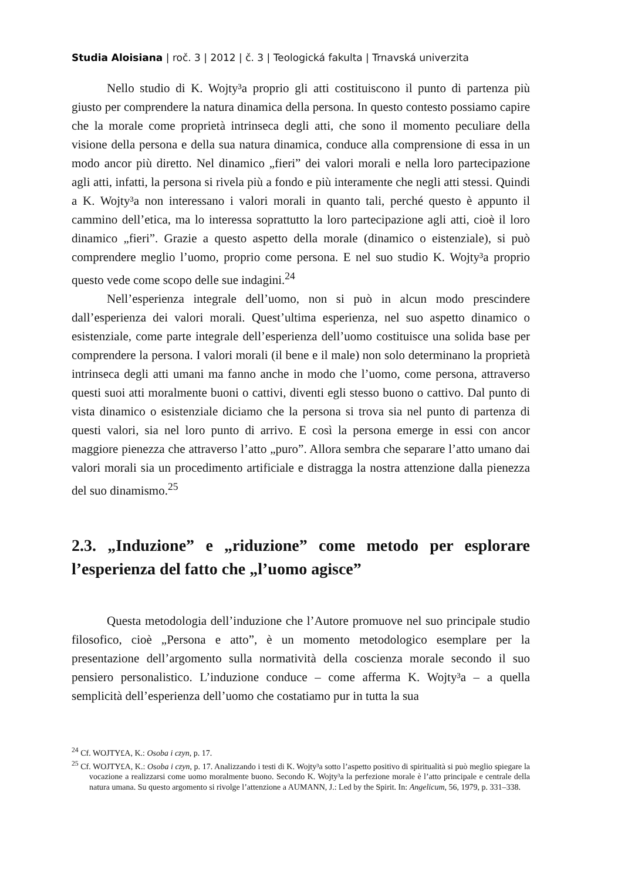Studia Aloisiana | roč. 3 | 2012 | č. 3 | Teologická fakulta | Trnavská univerzita
Nello studio di K. Wojty³a proprio gli atti costituiscono il punto di partenza più giusto per comprendere la natura dinamica della persona. In questo contesto possiamo capire che la morale come proprietà intrinseca degli atti, che sono il momento peculiare della visione della persona e della sua natura dinamica, conduce alla comprensione di essa in un modo ancor più diretto. Nel dinamico „fieri” dei valori morali e nella loro partecipazione agli atti, infatti, la persona si rivela più a fondo e più interamente che negli atti stessi. Quindi a K. Wojty³a non interessano i valori morali in quanto tali, perché questo è appunto il cammino dell’etica, ma lo interessa soprattutto la loro partecipazione agli atti, cioè il loro dinamico „fieri”. Grazie a questo aspetto della morale (dinamico o eistenziale), si può comprendere meglio l’uomo, proprio come persona. E nel suo studio K. Wojty³a proprio questo vede come scopo delle sue indagini.<sup>24</sup>
Nell’esperienza integrale dell’uomo, non si può in alcun modo prescindere dall’esperienza dei valori morali. Quest’ultima esperienza, nel suo aspetto dinamico o esistenziale, come parte integrale dell’esperienza dell’uomo costituisce una solida base per comprendere la persona. I valori morali (il bene e il male) non solo determinano la proprietà intrinseca degli atti umani ma fanno anche in modo che l’uomo, come persona, attraverso questi suoi atti moralmente buoni o cattivi, diventi egli stesso buono o cattivo. Dal punto di vista dinamico o esistenziale diciamo che la persona si trova sia nel punto di partenza di questi valori, sia nel loro punto di arrivo. E così la persona emerge in essi con ancor maggiore pienezza che attraverso l’atto „puro”. Allora sembra che separare l’atto umano dai valori morali sia un procedimento artificiale e distragga la nostra attenzione dalla pienezza del suo dinamismo.<sup>25</sup>
2.3. „Induzione” e „riduzione” come metodo per esplorare l’esperienza del fatto che „l’uomo agisce”
Questa metodologia dell’induzione che l’Autore promuove nel suo principale studio filosofico, cioè „Persona e atto”, è un momento metodologico esemplare per la presentazione dell’argomento sulla normatività della coscienza morale secondo il suo pensiero personalistico. L’induzione conduce – come afferma K. Wojty³a – a quella semplicità dell’esperienza dell’uomo che costatiamo pur in tutta la sua
<sup>24</sup> Cf. WOJTY£A, K.: Osoba i czyn, p. 17.
<sup>25</sup> Cf. WOJTY£A, K.: Osoba i czyn, p. 17. Analizzando i testi di K. Wojty³a sotto l’aspetto positivo di spiritualità si può meglio spiegare la vocazione a realizzarsi come uomo moralmente buono. Secondo K. Wojty³a la perfezione morale è l’atto principale e centrale della natura umana. Su questo argomento si rivolge l’attenzione a AUMANN, J.: Led by the Spirit. In: Angelicum, 56, 1979, p. 331–338.